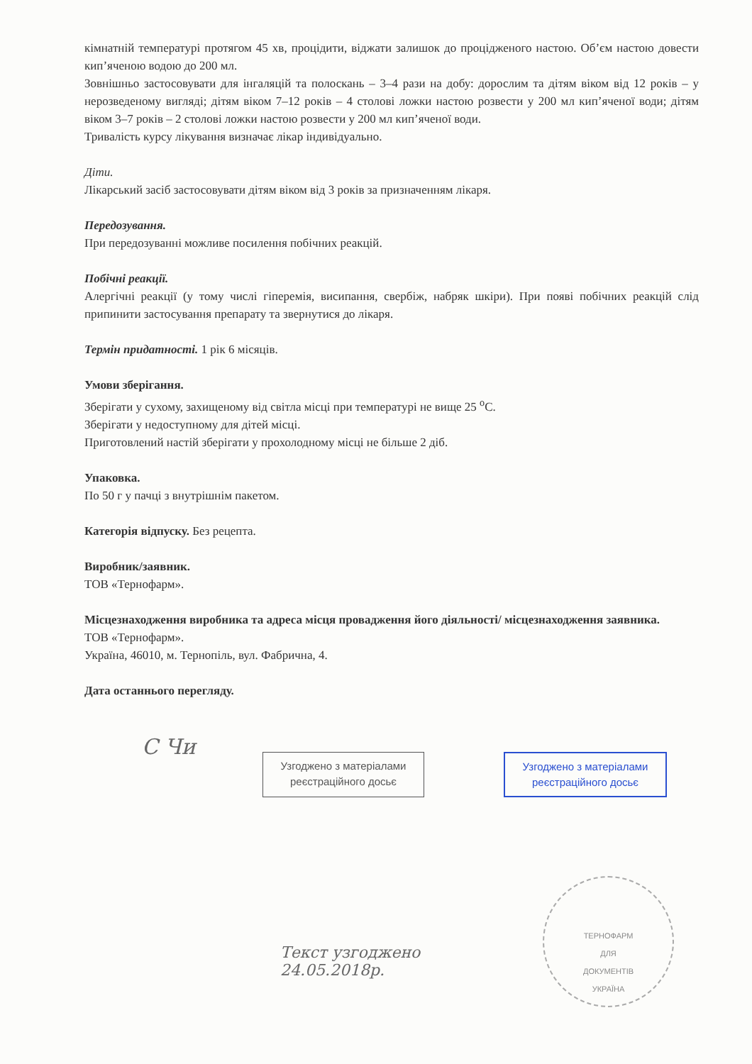кімнатній температурі протягом 45 хв, процідити, віджати залишок до проціджено­го настою. Об’єм настою довести кип’яченою водою до 200 мл.
Зовнішньо застосовувати для інгаляцій та полоскань – 3–4 рази на добу: дорослим та дітям віком від 12 років – у нерозведеному вигляді; дітям віком 7–12 років – 4 столові ложки настою розвести у 200 мл кип’яченої води; дітям віком 3–7 років – 2 столові ложки настою розвести у 200 мл кип’яченої води.
Тривалість курсу лікування визначає лікар індивідуально.
Діти.
Лікарський засіб застосовувати дітям віком від 3 років за призначенням лікаря.
Передозування.
При передозуванні можливе посилення побічних реакцій.
Побічні реакції.
Алергічні реакції (у тому числі гіперемія, висипання, свербіж, набряк шкіри). При появі побічних реакцій слід припинити застосування препарату та звернутися до лікаря.
Термін придатності. 1 рік 6 місяців.
Умови зберігання.
Зберігати у сухому, захищеному від світла місці при температурі не вище 25 <sup>o</sup>С.
Зберігати у недоступному для дітей місці.
Приготовлений настій зберігати у прохолодному місці не більше 2 діб.
Упаковка.
По 50 г у пачці з внутрішнім пакетом.
Категорія відпуску. Без рецепта.
Виробник/заявник.
ТОВ «Тернофарм».
Місцезнаходження виробника та адреса місця провадження його діяльності/ місцезнаходження заявника.
ТОВ «Тернофарм».
Україна, 46010, м. Тернопіль, вул. Фабрична, 4.
Дата останнього перегляду.
С Чи
Узгоджено з матеріалами реєстраційного досьє
Узгоджено з матеріалами реєстраційного досьє
Текст узгоджено
24.05.2018р.
ТЕРНОФАРМ
ДЛЯ
ДОКУМЕНТІВ
УКРАЇНА